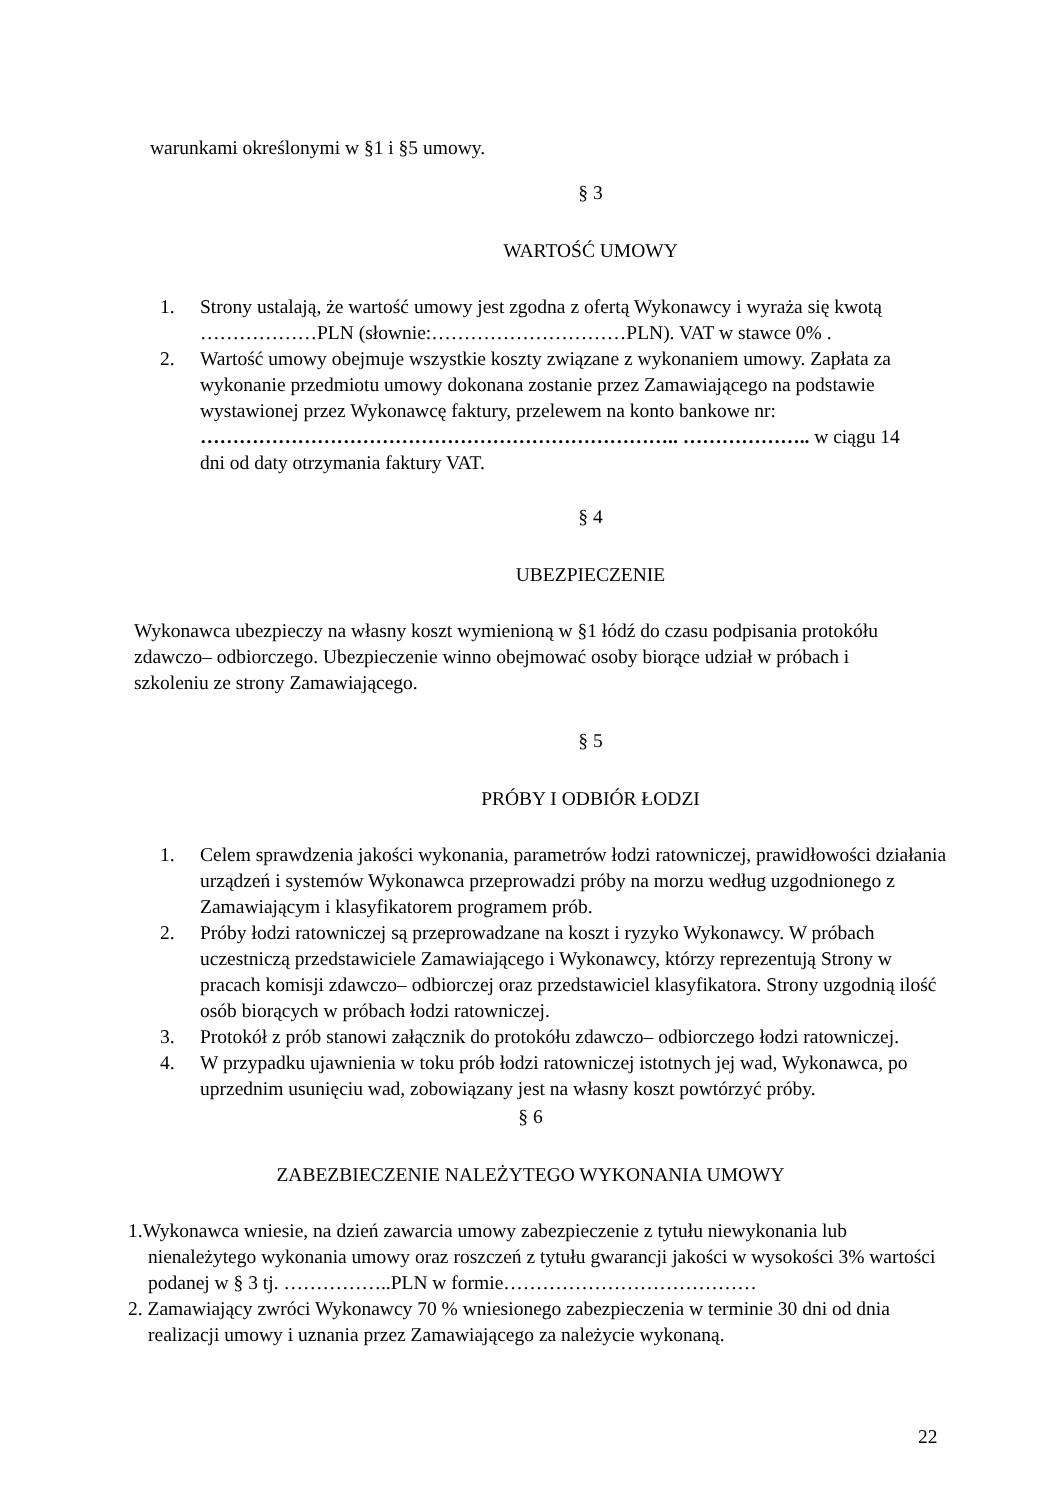warunkami określonymi w §1 i §5 umowy.
§ 3
WARTOŚĆ UMOWY
1. Strony ustalają, że wartość umowy jest zgodna z ofertą Wykonawcy i wyraża się kwotą ………………PLN (słownie:…………………………PLN). VAT w stawce 0% .
2. Wartość umowy obejmuje wszystkie koszty związane z wykonaniem umowy. Zapłata za wykonanie przedmiotu umowy dokonana zostanie przez Zamawiającego na podstawie wystawionej przez Wykonawcę faktury, przelewem na konto bankowe nr: ……………………………………………………………….. ……………….. w ciągu 14 dni od daty otrzymania faktury VAT.
§ 4
UBEZPIECZENIE
Wykonawca ubezpieczy na własny koszt wymienioną w §1 łódź do czasu podpisania protokółu zdawczo– odbiorczego. Ubezpieczenie winno obejmować osoby biorące udział w próbach i szkoleniu ze strony Zamawiającego.
§ 5
PRÓBY I ODBIÓR ŁODZI
1. Celem sprawdzenia jakości wykonania, parametrów łodzi ratowniczej, prawidłowości działania urządzeń i systemów Wykonawca przeprowadzi próby na morzu według uzgodnionego z Zamawiającym i klasyfikatorem programem prób.
2. Próby łodzi ratowniczej są przeprowadzane na koszt i ryzyko Wykonawcy. W próbach uczestniczą przedstawiciele Zamawiającego i Wykonawcy, którzy reprezentują Strony w pracach komisji zdawczo– odbiorczej oraz przedstawiciel klasyfikatora. Strony uzgodnią ilość osób biorących w próbach łodzi ratowniczej.
3. Protokół z prób stanowi załącznik do protokółu zdawczo– odbiorczego łodzi ratowniczej.
4. W przypadku ujawnienia w toku prób łodzi ratowniczej istotnych jej wad, Wykonawca, po uprzednim usunięciu wad, zobowiązany jest na własny koszt powtórzyć próby.
§ 6
ZABEZBIECZENIE NALEŻYTEGO WYKONANIA UMOWY
1.Wykonawca wniesie, na dzień zawarcia umowy zabezpieczenie z tytułu niewykonania lub nienależytego wykonania umowy oraz roszczeń z tytułu gwarancji jakości w wysokości 3% wartości podanej w § 3 tj. ……………..PLN w formie…………………………………
2. Zamawiający zwróci Wykonawcy 70 % wniesionego zabezpieczenia w terminie 30 dni od dnia realizacji umowy i uznania przez Zamawiającego za należycie wykonaną.
22